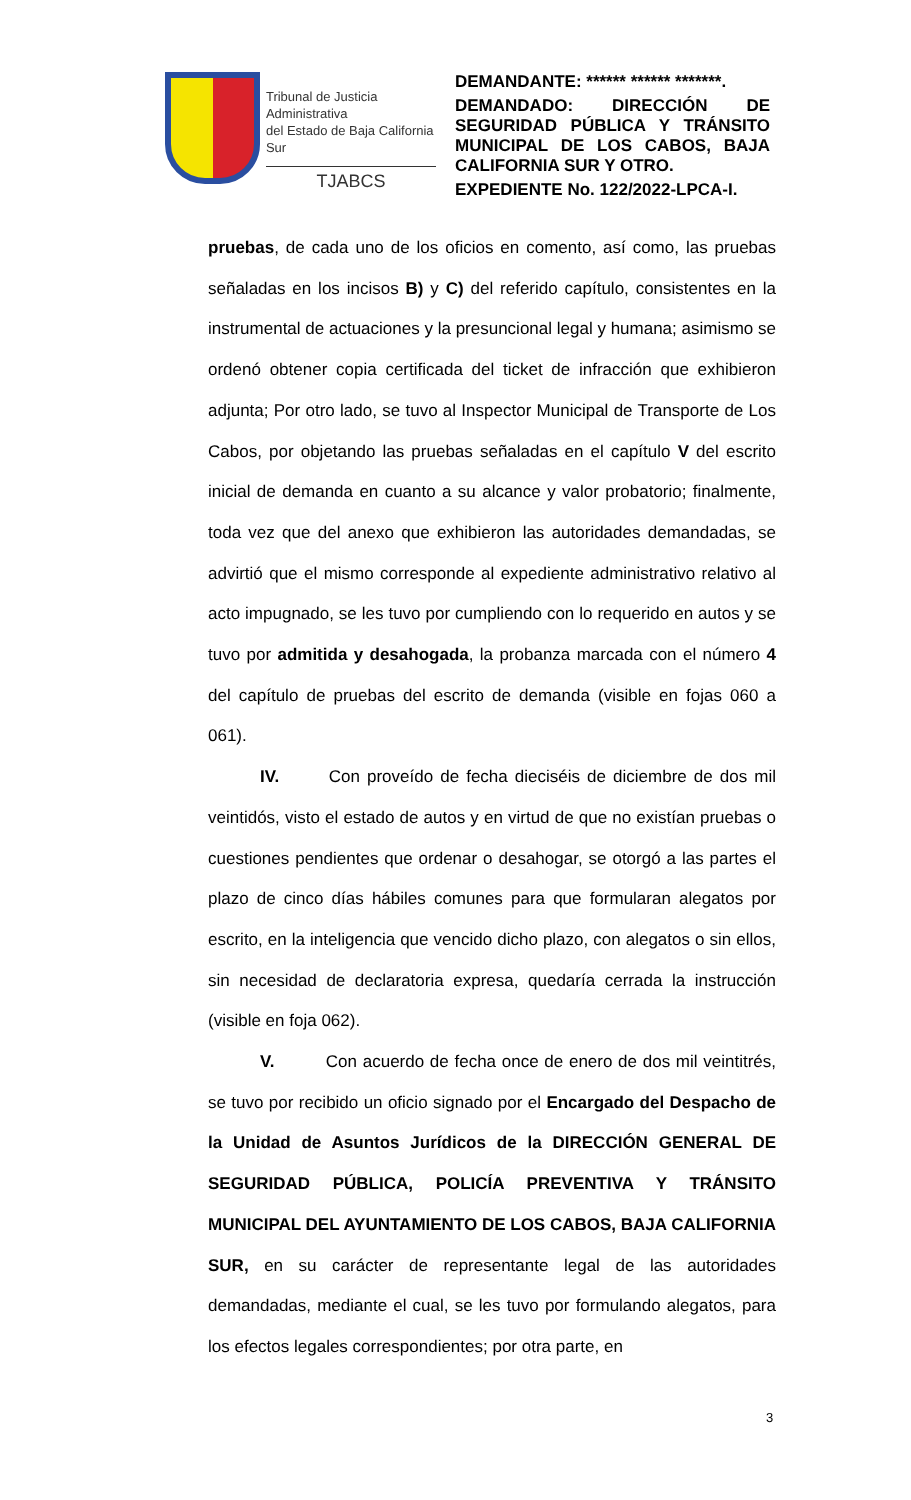Tribunal de Justicia Administrativa
del Estado de Baja California Sur
TJABCS
DEMANDANTE: ****** ****** *******.
DEMANDADO: DIRECCIÓN DE SEGURIDAD PÚBLICA Y TRÁNSITO MUNICIPAL DE LOS CABOS, BAJA CALIFORNIA SUR Y OTRO.
EXPEDIENTE No. 122/2022-LPCA-I.
pruebas, de cada uno de los oficios en comento, así como, las pruebas señaladas en los incisos B) y C) del referido capítulo, consistentes en la instrumental de actuaciones y la presuncional legal y humana; asimismo se ordenó obtener copia certificada del ticket de infracción que exhibieron adjunta; Por otro lado, se tuvo al Inspector Municipal de Transporte de Los Cabos, por objetando las pruebas señaladas en el capítulo V del escrito inicial de demanda en cuanto a su alcance y valor probatorio; finalmente, toda vez que del anexo que exhibieron las autoridades demandadas, se advirtió que el mismo corresponde al expediente administrativo relativo al acto impugnado, se les tuvo por cumpliendo con lo requerido en autos y se tuvo por admitida y desahogada, la probanza marcada con el número 4 del capítulo de pruebas del escrito de demanda (visible en fojas 060 a 061).
IV. Con proveído de fecha dieciséis de diciembre de dos mil veintidós, visto el estado de autos y en virtud de que no existían pruebas o cuestiones pendientes que ordenar o desahogar, se otorgó a las partes el plazo de cinco días hábiles comunes para que formularan alegatos por escrito, en la inteligencia que vencido dicho plazo, con alegatos o sin ellos, sin necesidad de declaratoria expresa, quedaría cerrada la instrucción (visible en foja 062).
V. Con acuerdo de fecha once de enero de dos mil veintitrés, se tuvo por recibido un oficio signado por el Encargado del Despacho de la Unidad de Asuntos Jurídicos de la DIRECCIÓN GENERAL DE SEGURIDAD PÚBLICA, POLICÍA PREVENTIVA Y TRÁNSITO MUNICIPAL DEL AYUNTAMIENTO DE LOS CABOS, BAJA CALIFORNIA SUR, en su carácter de representante legal de las autoridades demandadas, mediante el cual, se les tuvo por formulando alegatos, para los efectos legales correspondientes; por otra parte, en
3